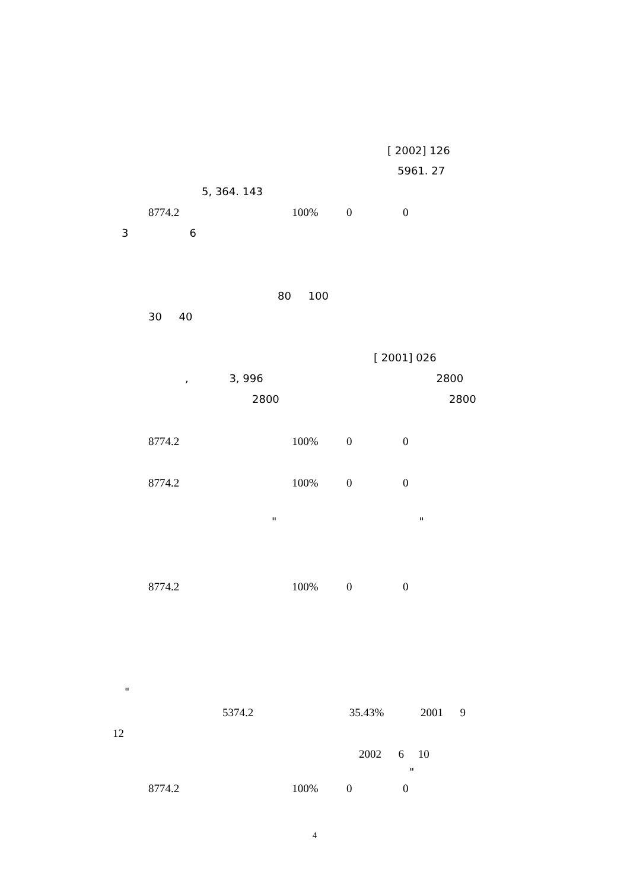[ 2002] 126
5961. 27
5, 364. 143
8774.2 100% 0 0
3 6
80 100
30 40
[ 2001] 026
, 3, 996 2800
2800 2800
8774.2 100% 0 0
8774.2 100% 0 0
" "
8774.2 100% 0 0
"
5374.2 35.43% 2001 9
12
2002 6 10
"
8774.2 100% 0 0
4